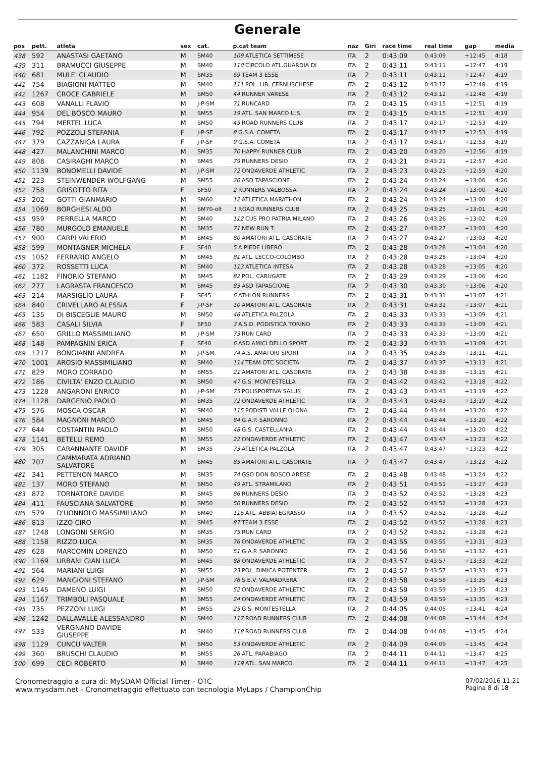Generale
| pos | pett. | atleta | sex | cat. | p.cat team | naz | Giri | race time | real time | gap | media |
| --- | --- | --- | --- | --- | --- | --- | --- | --- | --- | --- | --- |
| 438 | 592 | ANASTASI GAETANO | M | SM40 | 109 ATLETICA SETTIMESE | ITA | 2 | 0:43:09 | 0:43:09 | +12:45 | 4:18 |
| 439 | 311 | BRAMUCCI GIUSEPPE | M | SM40 | 110 CIRCOLO ATL.GUARDIA DI | ITA | 2 | 0:43:11 | 0:43:11 | +12:47 | 4:19 |
| 440 | 681 | MULE' CLAUDIO | M | SM35 | 69 TEAM 3 ESSE | ITA | 2 | 0:43:11 | 0:43:11 | +12:47 | 4:19 |
| 441 | 754 | BIAGIONI MATTEO | M | SM40 | 111 POL. LIB. CERNUSCHESE | ITA | 2 | 0:43:12 | 0:43:12 | +12:48 | 4:19 |
| 442 | 1267 | CROCE GABRIELE | M | SM50 | 44 RUNNER VARESE | ITA | 2 | 0:43:12 | 0:43:12 | +12:48 | 4:19 |
| 443 | 608 | VANALLI FLAVIO | M | J-P-SM | 71 RUNCARD | ITA | 2 | 0:43:15 | 0:43:15 | +12:51 | 4:19 |
| 444 | 954 | DEL BOSCO MAURO | M | SM55 | 19 ATL. SAN MARCO U.S. | ITA | 2 | 0:43:15 | 0:43:15 | +12:51 | 4:19 |
| 445 | 794 | MERTEL LUCA | M | SM50 | 45 ROAD RUNNERS CLUB | ITA | 2 | 0:43:17 | 0:43:17 | +12:53 | 4:19 |
| 446 | 792 | POZZOLI STEFANIA | F | J-P-SF | 8 G.S.A. COMETA | ITA | 2 | 0:43:17 | 0:43:17 | +12:53 | 4:19 |
| 447 | 379 | CAZZANIGA LAURA | F | J-P-SF | 9 G.S.A. COMETA | ITA | 2 | 0:43:17 | 0:43:17 | +12:53 | 4:19 |
| 448 | 427 | MALANCHINI MARCO | M | SM35 | 70 HAPPY RUNNER CLUB | ITA | 2 | 0:43:20 | 0:43:20 | +12:56 | 4:19 |
| 449 | 808 | CASIRAGHI MARCO | M | SM45 | 79 RUNNERS DESIO | ITA | 2 | 0:43:21 | 0:43:21 | +12:57 | 4:20 |
| 450 | 1139 | BONOMELLI DAVIDE | M | J-P-SM | 72 ONDAVERDE ATHLETIC | ITA | 2 | 0:43:23 | 0:43:23 | +12:59 | 4:20 |
| 451 | 223 | STEINWENDER WOLFGANG | M | SM55 | 20 ASD TAPASCIONE | ITA | 2 | 0:43:24 | 0:43:24 | +13:00 | 4:20 |
| 452 | 758 | GRISOTTO RITA | F | SF50 | 2 RUNNERS VALBOSSA- | ITA | 2 | 0:43:24 | 0:43:24 | +13:00 | 4:20 |
| 453 | 202 | GOTTI GIANMARIO | M | SM60 | 12 ATLETICA MARATHON | ITA | 2 | 0:43:24 | 0:43:24 | +13:00 | 4:20 |
| 454 | 1069 | BORGHESI ALDO | M | SM70-olt | 1 ROAD RUNNERS CLUB | ITA | 2 | 0:43:25 | 0:43:25 | +13:01 | 4:20 |
| 455 | 959 | PERRELLA MARCO | M | SM40 | 112 CUS PRO PATRIA MILANO | ITA | 2 | 0:43:26 | 0:43:26 | +13:02 | 4:20 |
| 456 | 780 | MURGOLO EMANUELE | M | SM35 | 71 NEW RUN T. | ITA | 2 | 0:43:27 | 0:43:27 | +13:03 | 4:20 |
| 457 | 900 | CARPI VALERIO | M | SM45 | 80 AMATORI ATL. CASORATE | ITA | 2 | 0:43:27 | 0:43:27 | +13:03 | 4:20 |
| 458 | 599 | MONTAGNER MICHELA | F | SF40 | 5 A PIEDE LIBERO | ITA | 2 | 0:43:28 | 0:43:28 | +13:04 | 4:20 |
| 459 | 1052 | FERRARIO ANGELO | M | SM45 | 81 ATL. LECCO-COLOMBO | ITA | 2 | 0:43:28 | 0:43:28 | +13:04 | 4:20 |
| 460 | 372 | ROSSETTI LUCA | M | SM40 | 113 ATLETICA INTESA | ITA | 2 | 0:43:28 | 0:43:28 | +13:05 | 4:20 |
| 461 | 1182 | FINORIO STEFANO | M | SM45 | 82 POL. CARUGATE | ITA | 2 | 0:43:29 | 0:43:29 | +13:06 | 4:20 |
| 462 | 277 | LAGRASTA FRANCESCO | M | SM45 | 83 ASD TAPASCIONE | ITA | 2 | 0:43:30 | 0:43:30 | +13:06 | 4:20 |
| 463 | 214 | MARSIGLIO LAURA | F | SF45 | 6 ATHLON RUNNERS | ITA | 2 | 0:43:31 | 0:43:31 | +13:07 | 4:21 |
| 464 | 840 | CRIVELLARO ALESSIA | F | J-P-SF | 10 AMATORI ATL. CASORATE | ITA | 2 | 0:43:31 | 0:43:31 | +13:07 | 4:21 |
| 465 | 135 | DI BISCEGLIE MAURO | M | SM50 | 46 ATLETICA PALZOLA | ITA | 2 | 0:43:33 | 0:43:33 | +13:09 | 4:21 |
| 466 | 583 | CASALI SILVIA | F | SF50 | 3 A.S.D. PODISTICA TORINO | ITA | 2 | 0:43:33 | 0:43:33 | +13:09 | 4:21 |
| 467 | 650 | GRILLO MASSIMILIANO | M | J-P-SM | 73 RUN CARD | ITA | 2 | 0:43:33 | 0:43:33 | +13:09 | 4:21 |
| 468 | 148 | PAMPAGNIN ERICA | F | SF40 | 6 ASD AMICI DELLO SPORT | ITA | 2 | 0:43:33 | 0:43:33 | +13:09 | 4:21 |
| 469 | 1217 | BONGIANNI ANDREA | M | J-P-SM | 74 A.S. AMATORI SPORT | ITA | 2 | 0:43:35 | 0:43:35 | +13:11 | 4:21 |
| 470 | 1001 | AROSIO MASSIMILIANO | M | SM40 | 114 TEAM OTC SOCIETA' | ITA | 2 | 0:43:37 | 0:43:37 | +13:13 | 4:21 |
| 471 | 829 | MORO CORRADO | M | SM55 | 21 AMATORI ATL. CASORATE | ITA | 2 | 0:43:38 | 0:43:38 | +13:15 | 4:21 |
| 472 | 186 | CIVILTA' ENZO CLAUDIO | M | SM50 | 47 G.S. MONTESTELLA | ITA | 2 | 0:43:42 | 0:43:42 | +13:18 | 4:22 |
| 473 | 1228 | ANGARONI ENRICO | M | J-P-SM | 75 POLISPORTIVA SALUS | ITA | 2 | 0:43:43 | 0:43:43 | +13:19 | 4:22 |
| 474 | 1128 | DARGENIO PAOLO | M | SM35 | 72 ONDAVERDE ATHLETIC | ITA | 2 | 0:43:43 | 0:43:43 | +13:19 | 4:22 |
| 475 | 576 | MOSCA OSCAR | M | SM40 | 115 PODISTI VALLE OLONA | ITA | 2 | 0:43:44 | 0:43:44 | +13:20 | 4:22 |
| 476 | 584 | MAGNONI MARCO | M | SM45 | 84 G.A.P. SARONNO | ITA | 2 | 0:43:44 | 0:43:44 | +13:20 | 4:22 |
| 477 | 644 | COSTANTIN PAOLO | M | SM50 | 48 G.S. CASTELLANIA - | ITA | 2 | 0:43:44 | 0:43:44 | +13:20 | 4:22 |
| 478 | 1141 | BETELLI REMO | M | SM55 | 22 ONDAVERDE ATHLETIC | ITA | 2 | 0:43:47 | 0:43:47 | +13:23 | 4:22 |
| 479 | 305 | CARANNANTE DAVIDE | M | SM35 | 73 ATLETICA PALZOLA | ITA | 2 | 0:43:47 | 0:43:47 | +13:23 | 4:22 |
| 480 | 707 | CAMMARATA ADRIANO SALVATORE | M | SM45 | 85 AMATORI ATL. CASORATE | ITA | 2 | 0:43:47 | 0:43:47 | +13:23 | 4:22 |
| 481 | 341 | PETTENON MARCO | M | SM35 | 74 GSO DON BOSCO ARESE | ITA | 2 | 0:43:48 | 0:43:48 | +13:24 | 4:22 |
| 482 | 137 | MORO STEFANO | M | SM50 | 49 ATL. STRAMILANO | ITA | 2 | 0:43:51 | 0:43:51 | +13:27 | 4:23 |
| 483 | 872 | TORNATORE DAVIDE | M | SM45 | 86 RUNNERS DESIO | ITA | 2 | 0:43:52 | 0:43:52 | +13:28 | 4:23 |
| 484 | 411 | FAUSCIANA SALVATORE | M | SM50 | 50 RUNNERS DESIO | ITA | 2 | 0:43:52 | 0:43:52 | +13:28 | 4:23 |
| 485 | 579 | D'UONNOLO MASSIMILIANO | M | SM40 | 116 ATL. ABBIATEGRASSO | ITA | 2 | 0:43:52 | 0:43:52 | +13:28 | 4:23 |
| 486 | 813 | IZZO CIRO | M | SM45 | 87 TEAM 3 ESSE | ITA | 2 | 0:43:52 | 0:43:52 | +13:28 | 4:23 |
| 487 | 1248 | LONGONI SERGIO | M | SM35 | 75 RUN CARD | ITA | 2 | 0:43:52 | 0:43:52 | +13:28 | 4:23 |
| 488 | 1158 | RIZZO LUCA | M | SM35 | 76 ONDAVERDE ATHLETIC | ITA | 2 | 0:43:55 | 0:43:55 | +13:31 | 4:23 |
| 489 | 628 | MARCOMIN LORENZO | M | SM50 | 51 G.A.P. SARONNO | ITA | 2 | 0:43:56 | 0:43:56 | +13:32 | 4:23 |
| 490 | 1169 | URBANI GIAN LUCA | M | SM45 | 88 ONDAVERDE ATHLETIC | ITA | 2 | 0:43:57 | 0:43:57 | +13:33 | 4:23 |
| 491 | 564 | MARIANI LUIGI | M | SM55 | 23 POL. DIMICA POTENTER | ITA | 2 | 0:43:57 | 0:43:57 | +13:33 | 4:23 |
| 492 | 629 | MANGIONI STEFANO | M | J-P-SM | 76 S.E.V. VALMADRERA | ITA | 2 | 0:43:58 | 0:43:58 | +13:35 | 4:23 |
| 493 | 1145 | DAMENO LUIGI | M | SM50 | 52 ONDAVERDE ATHLETIC | ITA | 2 | 0:43:59 | 0:43:59 | +13:35 | 4:23 |
| 494 | 1167 | TRIMBOLI PASQUALE | M | SM55 | 24 ONDAVERDE ATHLETIC | ITA | 2 | 0:43:59 | 0:43:59 | +13:35 | 4:23 |
| 495 | 735 | PEZZONI LUIGI | M | SM55 | 25 G.S. MONTESTELLA | ITA | 2 | 0:44:05 | 0:44:05 | +13:41 | 4:24 |
| 496 | 1242 | DALLAVALLE ALESSANDRO | M | SM40 | 117 ROAD RUNNERS CLUB | ITA | 2 | 0:44:08 | 0:44:08 | +13:44 | 4:24 |
| 497 | 533 | VERGNANO DAVIDE GIUSEPPE | M | SM40 | 118 ROAD RUNNERS CLUB | ITA | 2 | 0:44:08 | 0:44:08 | +13:45 | 4:24 |
| 498 | 1129 | CUNCU VALTER | M | SM50 | 53 ONDAVERDE ATHLETIC | ITA | 2 | 0:44:09 | 0:44:09 | +13:45 | 4:24 |
| 499 | 360 | BRUSCHI CLAUDIO | M | SM55 | 26 ATL. PARABIAGO | ITA | 2 | 0:44:11 | 0:44:11 | +13:47 | 4:25 |
| 500 | 699 | CECI ROBERTO | M | SM40 | 119 ATL. SAN MARCO | ITA | 2 | 0:44:11 | 0:44:11 | +13:47 | 4:25 |
Cronometraggio a cura di: MySDAM Official Timer - OTC
www.mysdam.net - Cronometraggio effettuato con tecnologia MyLaps / ChampionChip
07/02/2016 11:21
Pagina 8 di 18